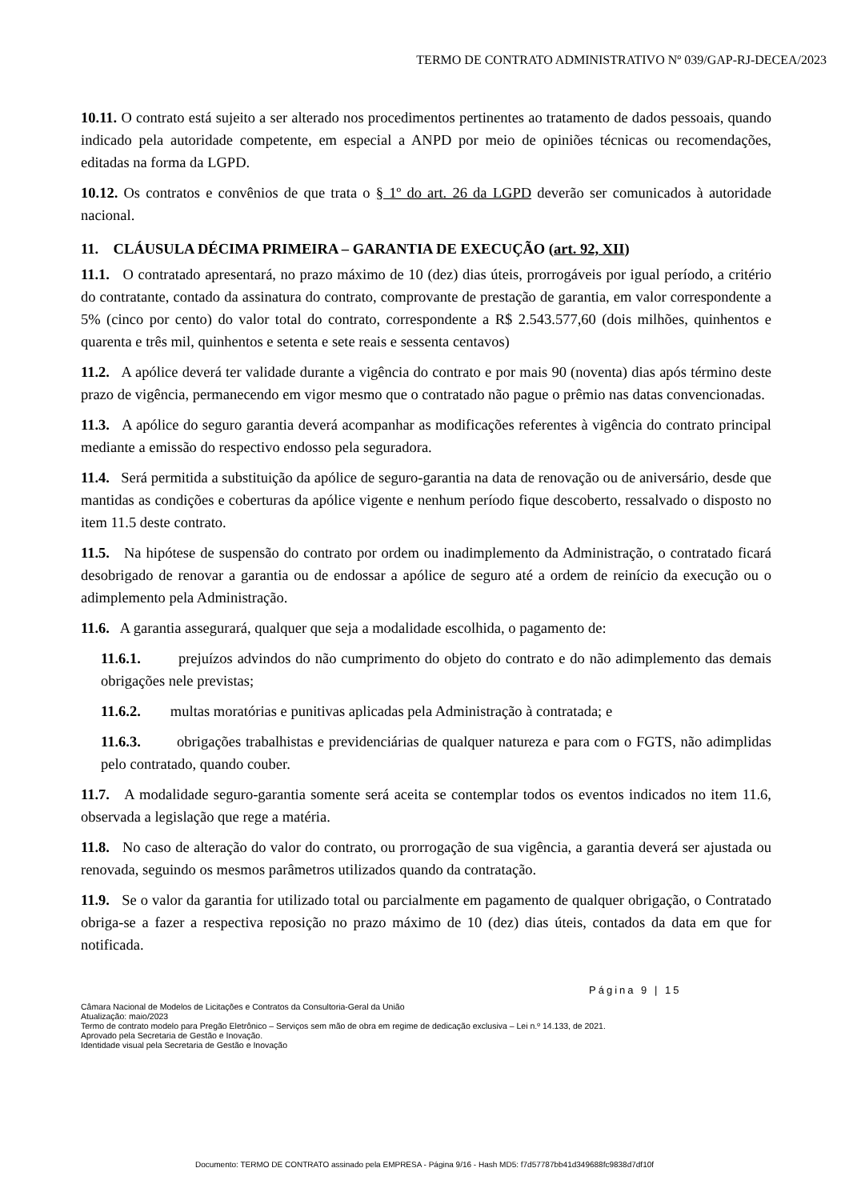TERMO DE CONTRATO ADMINISTRATIVO Nº 039/GAP-RJ-DECEA/2023
10.11. O contrato está sujeito a ser alterado nos procedimentos pertinentes ao tratamento de dados pessoais, quando indicado pela autoridade competente, em especial a ANPD por meio de opiniões técnicas ou recomendações, editadas na forma da LGPD.
10.12. Os contratos e convênios de que trata o § 1º do art. 26 da LGPD deverão ser comunicados à autoridade nacional.
11. CLÁUSULA DÉCIMA PRIMEIRA – GARANTIA DE EXECUÇÃO (art. 92, XII)
11.1. O contratado apresentará, no prazo máximo de 10 (dez) dias úteis, prorrogáveis por igual período, a critério do contratante, contado da assinatura do contrato, comprovante de prestação de garantia, em valor correspondente a 5% (cinco por cento) do valor total do contrato, correspondente a R$ 2.543.577,60 (dois milhões, quinhentos e quarenta e três mil, quinhentos e setenta e sete reais e sessenta centavos)
11.2. A apólice deverá ter validade durante a vigência do contrato e por mais 90 (noventa) dias após término deste prazo de vigência, permanecendo em vigor mesmo que o contratado não pague o prêmio nas datas convencionadas.
11.3. A apólice do seguro garantia deverá acompanhar as modificações referentes à vigência do contrato principal mediante a emissão do respectivo endosso pela seguradora.
11.4. Será permitida a substituição da apólice de seguro-garantia na data de renovação ou de aniversário, desde que mantidas as condições e coberturas da apólice vigente e nenhum período fique descoberto, ressalvado o disposto no item 11.5 deste contrato.
11.5. Na hipótese de suspensão do contrato por ordem ou inadimplemento da Administração, o contratado ficará desobrigado de renovar a garantia ou de endossar a apólice de seguro até a ordem de reinício da execução ou o adimplemento pela Administração.
11.6. A garantia assegurará, qualquer que seja a modalidade escolhida, o pagamento de:
11.6.1. prejuízos advindos do não cumprimento do objeto do contrato e do não adimplemento das demais obrigações nele previstas;
11.6.2. multas moratórias e punitivas aplicadas pela Administração à contratada; e
11.6.3. obrigações trabalhistas e previdenciárias de qualquer natureza e para com o FGTS, não adimplidas pelo contratado, quando couber.
11.7. A modalidade seguro-garantia somente será aceita se contemplar todos os eventos indicados no item 11.6, observada a legislação que rege a matéria.
11.8. No caso de alteração do valor do contrato, ou prorrogação de sua vigência, a garantia deverá ser ajustada ou renovada, seguindo os mesmos parâmetros utilizados quando da contratação.
11.9. Se o valor da garantia for utilizado total ou parcialmente em pagamento de qualquer obrigação, o Contratado obriga-se a fazer a respectiva reposição no prazo máximo de 10 (dez) dias úteis, contados da data em que for notificada.
Página 9 | 15
Câmara Nacional de Modelos de Licitações e Contratos da Consultoria-Geral da União
Atualização: maio/2023
Termo de contrato modelo para Pregão Eletrônico – Serviços sem mão de obra em regime de dedicação exclusiva – Lei n.º 14.133, de 2021.
Aprovado pela Secretaria de Gestão e Inovação.
Identidade visual pela Secretaria de Gestão e Inovação
Documento: TERMO DE CONTRATO assinado pela EMPRESA - Página 9/16 - Hash MD5: f7d57787bb41d349688fc9838d7df10f